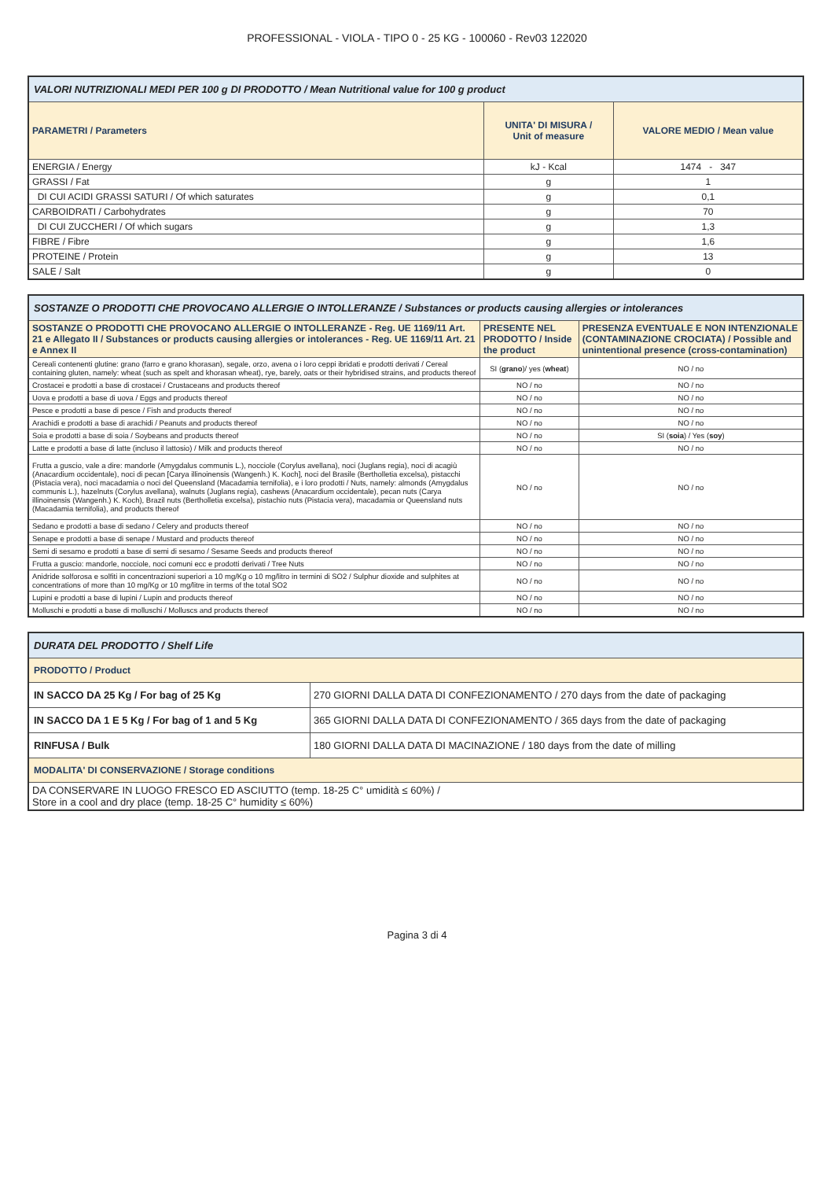PROFESSIONAL - VIOLA - TIPO 0 - 25 KG - 100060 - Rev03 122020
| VALORI NUTRIZIONALI MEDI PER 100 g DI PRODOTTO / Mean Nutritional value for 100 g product | | |
| --- | --- | --- |
| PARAMETRI / Parameters | UNITA' DI MISURA / Unit of measure | VALORE MEDIO / Mean value |
| ENERGIA / Energy | kJ - Kcal | 1474 - 347 |
| GRASSI / Fat | g | 1 |
| DI CUI ACIDI GRASSI SATURI / Of which saturates | g | 0,1 |
| CARBOIDRATI / Carbohydrates | g | 70 |
| DI CUI ZUCCHERI / Of which sugars | g | 1,3 |
| FIBRE / Fibre | g | 1,6 |
| PROTEINE / Protein | g | 13 |
| SALE / Salt | g | 0 |
| SOSTANZE O PRODOTTI CHE PROVOCANO ALLERGIE O INTOLLERANZE / Substances or products causing allergies or intolerances | | |
| --- | --- | --- |
| SOSTANZE O PRODOTTI CHE PROVOCANO ALLERGIE O INTOLLERANZE - Reg. UE 1169/11 Art. 21 e Allegato II / Substances or products causing allergies or intolerances - Reg. UE 1169/11 Art. 21 e Annex II | PRESENTE NEL PRODOTTO / Inside the product | PRESENZA EVENTUALE E NON INTENZIONALE (CONTAMINAZIONE CROCIATA) / Possible and unintentional presence (cross-contamination) |
| Cereali contenenti glutine: grano (farro e grano khorasan), segale, orzo, avena o i loro ceppi ibridati e prodotti derivati / Cereal containing gluten, namely: wheat (such as spelt and khorasan wheat), rye, barely, oats or their hybridised strains, and products thereof | SI ( grano )/ yes ( wheat ) | NO / no |
| Crostacei e prodotti a base di crostacei / Crustaceans and products thereof | NO / no | NO / no |
| Uova e prodotti a base di uova / Eggs and products thereof | NO / no | NO / no |
| Pesce e prodotti a base di pesce / Fish and products thereof | NO / no | NO / no |
| Arachidi e prodotti a base di arachidi / Peanuts and products thereof | NO / no | NO / no |
| Soia e prodotti a base di soia / Soybeans and products thereof | NO / no | SI ( soia ) / Yes ( soy ) |
| Latte e prodotti a base di latte (incluso il lattosio) / Milk and products thereof | NO / no | NO / no |
| Frutta a guscio, vale a dire: mandorle (Amygdalus communis L.), nocciole (Corylus avellana), noci (Juglans regia), noci di acagiù (Anacardium occidentale), noci di pecan [Carya illinoinensis (Wangenh.) K. Koch], noci del Brasile (Bertholletia excelsa), pistacchi (Pistacia vera), noci macadamia o noci del Queensland (Macadamia ternifolia), e i loro prodotti / Nuts, namely: almonds (Amygdalus communis L.), hazelnuts (Corylus avellana), walnuts (Juglans regia), cashews (Anacardium occidentale), pecan nuts (Carya illinoinensis (Wangenh.) K. Koch), Brazil nuts (Bertholletia excelsa), pistachio nuts (Pistacia vera), macadamia or Queensland nuts (Macadamia ternifolia), and products thereof | NO / no | NO / no |
| Sedano e prodotti a base di sedano / Celery and products thereof | NO / no | NO / no |
| Senape e prodotti a base di senape / Mustard and products thereof | NO / no | NO / no |
| Semi di sesamo e prodotti a base di semi di sesamo / Sesame Seeds and products thereof | NO / no | NO / no |
| Frutta a guscio: mandorle, nocciole, noci comuni ecc e prodotti derivati / Tree Nuts | NO / no | NO / no |
| Anidride solforosa e solfiti in concentrazioni superiori a 10 mg/Kg o 10 mg/litro in termini di SO2 / Sulphur dioxide and sulphites at concentrations of more than 10 mg/Kg or 10 mg/litre in terms of the total SO2 | NO / no | NO / no |
| Lupini e prodotti a base di lupini / Lupin and products thereof | NO / no | NO / no |
| Molluschi e prodotti a base di molluschi / Molluscs and products thereof | NO / no | NO / no |
| DURATA DEL PRODOTTO / Shelf Life | |
| --- | --- |
| PRODOTTO / Product | |
| IN SACCO DA 25 Kg / For bag of 25 Kg | 270 GIORNI DALLA DATA DI CONFEZIONAMENTO / 270 days from the date of packaging |
| IN SACCO DA 1 E 5 Kg / For bag of 1 and 5 Kg | 365 GIORNI DALLA DATA DI CONFEZIONAMENTO / 365 days from the date of packaging |
| RINFUSA / Bulk | 180 GIORNI DALLA DATA DI MACINAZIONE / 180 days from the date of milling |
| MODALITA' DI CONSERVAZIONE / Storage conditions | |
| DA CONSERVARE IN LUOGO FRESCO ED ASCIUTTO (temp. 18-25 C° umidità ≤ 60%) / Store in a cool and dry place (temp. 18-25 C° humidity ≤ 60%) | |
Pagina 3 di 4